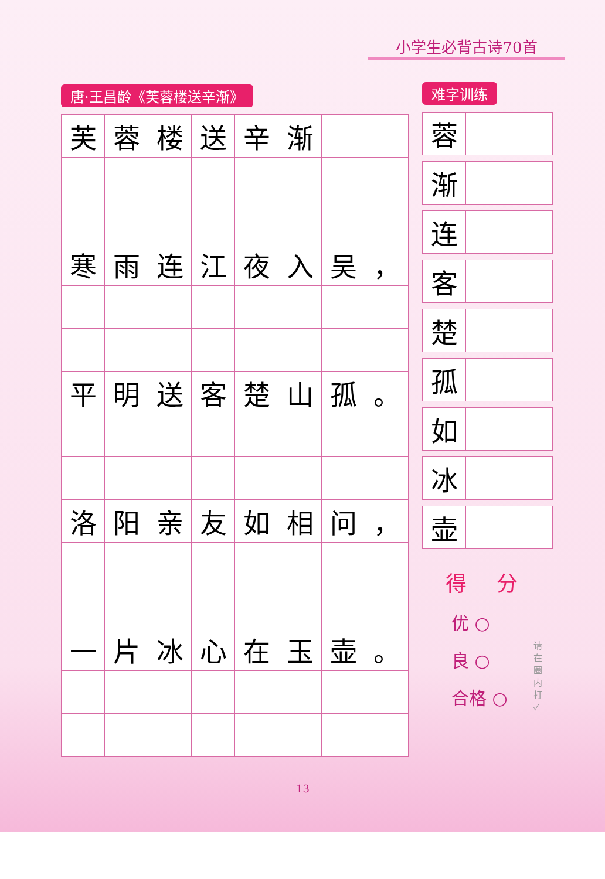小学生必背古诗70首
唐·王昌龄《芙蓉楼送辛渐》
| 芙 | 蓉 | 楼 | 送 | 辛 | 渐 | | |
| 寒 | 雨 | 连 | 江 | 夜 | 入 | 吴 | ， |
| 平 | 明 | 送 | 客 | 楚 | 山 | 孤 | 。 |
| 洛 | 阳 | 亲 | 友 | 如 | 相 | 问 | ， |
| 一 | 片 | 冰 | 心 | 在 | 玉 | 壶 | 。 |
难字训练
| 蓉 | | |
| 渐 | | |
| 连 | | |
| 客 | | |
| 楚 | | |
| 孤 | | |
| 如 | | |
| 冰 | | |
| 壶 | | |
得 分
优 ○
良 ○
合格 ○
请在圈内打 ✓
13